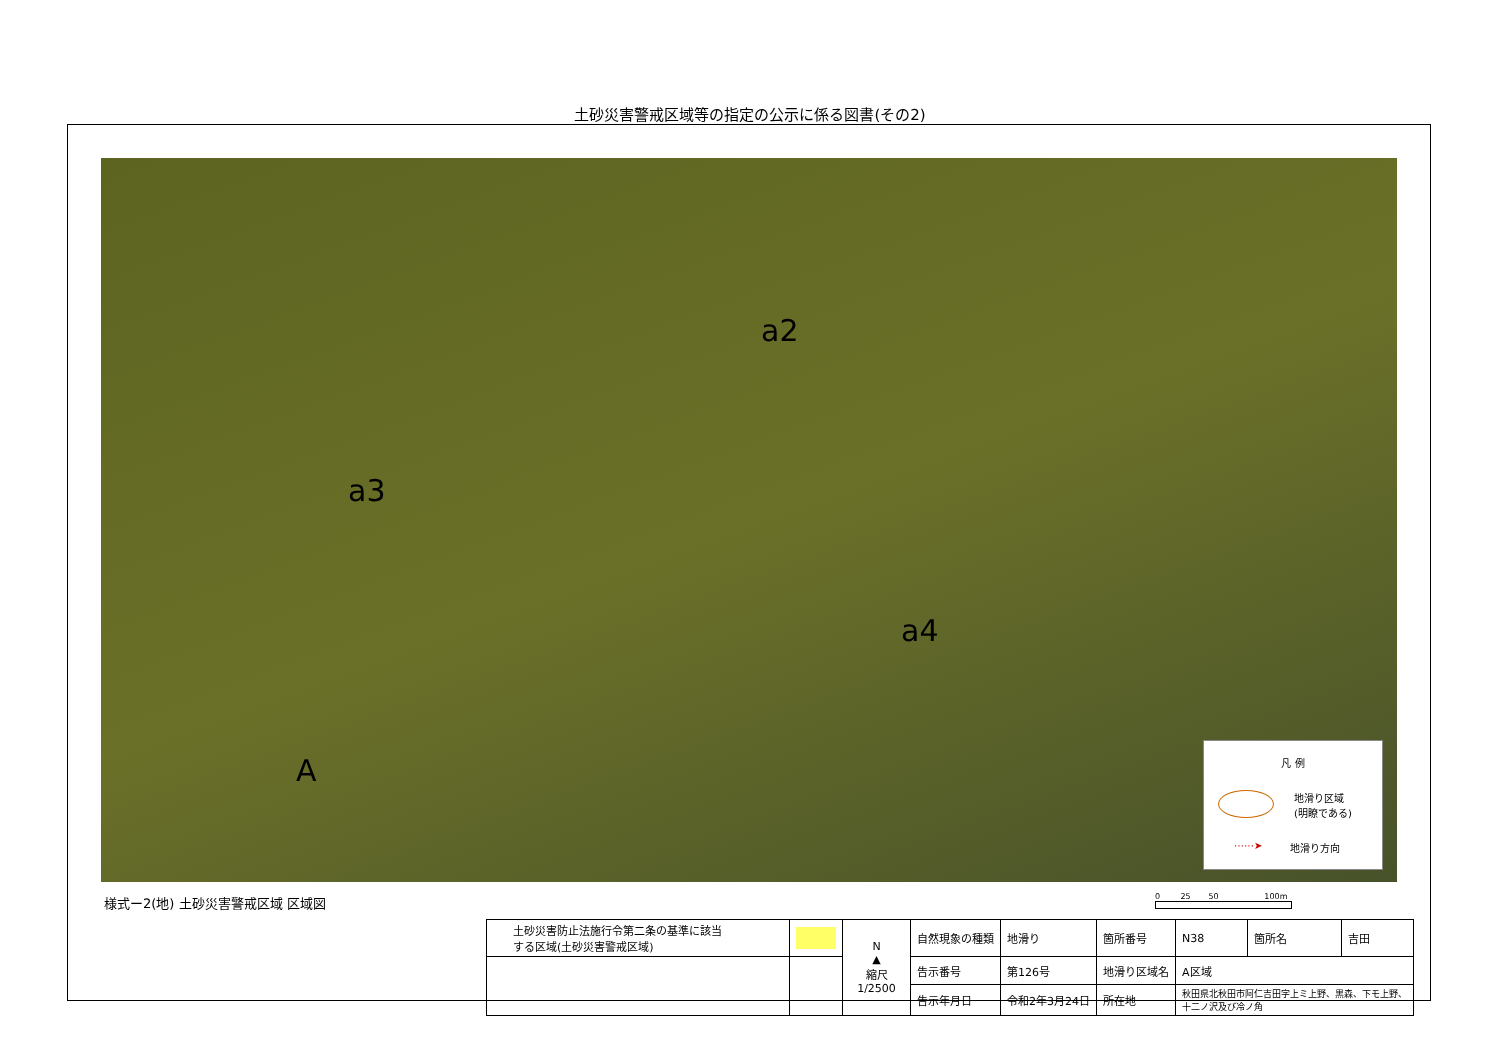土砂災害警戒区域等の指定の公示に係る図書(その2)
a2
a3
a4
A
凡 例
地滑り区域
(明瞭である)
⋯⋯➤ 地滑り方向
様式ー2(地) 土砂災害警戒区域 区域図
0 25 50 100m
| 土砂災害防止法施行令第二条の基準に該当 する区域(土砂災害警戒区域) | | N ▲ 縮尺 1/2500 | 自然現象の種類 | 地滑り | 箇所番号 | N38 | 箇所名 | 吉田 |
| | | | 告示番号 | 第126号 | 地滑り区域名 | A区域 | | |
| | | | 告示年月日 | 令和2年3月24日 | 所在地 | 秋田県北秋田市阿仁吉田字上ミ上野、黒森、下モ上野、 十二ノ沢及び冷ノ角 | | |